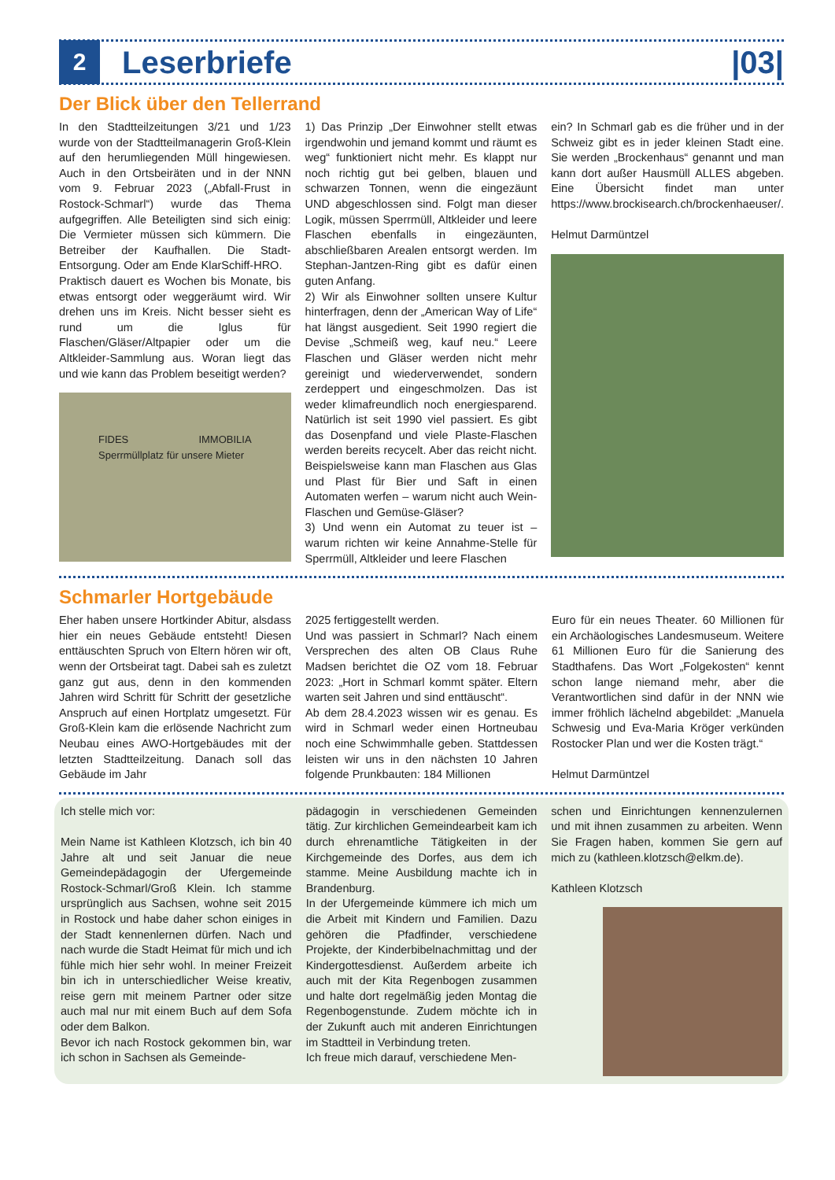2
Leserbriefe |03|
Der Blick über den Tellerrand
In den Stadtteilzeitungen 3/21 und 1/23 wurde von der Stadtteilmanagerin Groß-Klein auf den herumliegenden Müll hingewiesen. Auch in den Ortsbeiräten und in der NNN vom 9. Februar 2023 („Abfall-Frust in Rostock-Schmarl“) wurde das Thema aufgegriffen. Alle Beteiligten sind sich einig: Die Vermieter müssen sich kümmern. Die Betreiber der Kaufhallen. Die Stadt-Entsorgung. Oder am Ende KlarSchiff-HRO.
Praktisch dauert es Wochen bis Monate, bis etwas entsorgt oder weggeräumt wird. Wir drehen uns im Kreis. Nicht besser sieht es rund um die Iglus für Flaschen/Gläser/Altpapier oder um die Altkleider-Sammlung aus. Woran liegt das und wie kann das Problem beseitigt werden?
FIDES IMMOBILIA Sperrmüllplatz für unsere Mieter
1) Das Prinzip „Der Einwohner stellt etwas irgendwohin und jemand kommt und räumt es weg“ funktioniert nicht mehr. Es klappt nur noch richtig gut bei gelben, blauen und schwarzen Tonnen, wenn die eingezäunt UND abgeschlossen sind. Folgt man dieser Logik, müssen Sperrmüll, Altkleider und leere Flaschen ebenfalls in eingezäunten, abschließbaren Arealen entsorgt werden. Im Stephan-Jantzen-Ring gibt es dafür einen guten Anfang.
2) Wir als Einwohner sollten unsere Kultur hinterfragen, denn der „American Way of Life“ hat längst ausgedient. Seit 1990 regiert die Devise „Schmeiß weg, kauf neu.“ Leere Flaschen und Gläser werden nicht mehr gereinigt und wiederverwendet, sondern zerdeppert und eingeschmolzen. Das ist weder klimafreundlich noch energiesparend. Natürlich ist seit 1990 viel passiert. Es gibt das Dosenpfand und viele Plaste-Flaschen werden bereits recycelt. Aber das reicht nicht. Beispielsweise kann man Flaschen aus Glas und Plast für Bier und Saft in einen Automaten werfen – warum nicht auch Wein-Flaschen und Gemüse-Gläser?
3) Und wenn ein Automat zu teuer ist – warum richten wir keine Annahme-Stelle für Sperrmüll, Altkleider und leere Flaschen
ein? In Schmarl gab es die früher und in der Schweiz gibt es in jeder kleinen Stadt eine. Sie werden „Brockenhaus“ genannt und man kann dort außer Hausmüll ALLES abgeben. Eine Übersicht findet man unter https://www.brockisearch.ch/brockenhaeuser/.
Helmut Darmüntzel
Schmarler Hortgebäude
Eher haben unsere Hortkinder Abitur, alsdass hier ein neues Gebäude entsteht! Diesen enttäuschten Spruch von Eltern hören wir oft, wenn der Ortsbeirat tagt. Dabei sah es zuletzt ganz gut aus, denn in den kommenden Jahren wird Schritt für Schritt der gesetzliche Anspruch auf einen Hortplatz umgesetzt. Für Groß-Klein kam die erlösende Nachricht zum Neubau eines AWO-Hortgebäudes mit der letzten Stadtteilzeitung. Danach soll das Gebäude im Jahr
2025 fertiggestellt werden.
Und was passiert in Schmarl? Nach einem Versprechen des alten OB Claus Ruhe Madsen berichtet die OZ vom 18. Februar 2023: „Hort in Schmarl kommt später. Eltern warten seit Jahren und sind enttäuscht“.
Ab dem 28.4.2023 wissen wir es genau. Es wird in Schmarl weder einen Hortneubau noch eine Schwimmhalle geben. Stattdessen leisten wir uns in den nächsten 10 Jahren folgende Prunkbauten: 184 Millionen
Euro für ein neues Theater. 60 Millionen für ein Archäologisches Landesmuseum. Weitere 61 Millionen Euro für die Sanierung des Stadthafens. Das Wort „Folgekosten“ kennt schon lange niemand mehr, aber die Verantwortlichen sind dafür in der NNN wie immer fröhlich lächelnd abgebildet: „Manuela Schwesig und Eva-Maria Kröger verkünden Rostocker Plan und wer die Kosten trägt.“
Helmut Darmüntzel
Ich stelle mich vor:
Mein Name ist Kathleen Klotzsch, ich bin 40 Jahre alt und seit Januar die neue Gemeindepädagogin der Ufergemeinde Rostock-Schmarl/Groß Klein. Ich stamme ursprünglich aus Sachsen, wohne seit 2015 in Rostock und habe daher schon einiges in der Stadt kennenlernen dürfen. Nach und nach wurde die Stadt Heimat für mich und ich fühle mich hier sehr wohl. In meiner Freizeit bin ich in unterschiedlicher Weise kreativ, reise gern mit meinem Partner oder sitze auch mal nur mit einem Buch auf dem Sofa oder dem Balkon.
Bevor ich nach Rostock gekommen bin, war ich schon in Sachsen als Gemeinde-
pädagogin in verschiedenen Gemeinden tätig. Zur kirchlichen Gemeindearbeit kam ich durch ehrenamtliche Tätigkeiten in der Kirchgemeinde des Dorfes, aus dem ich stamme. Meine Ausbildung machte ich in Brandenburg.
In der Ufergemeinde kümmere ich mich um die Arbeit mit Kindern und Familien. Dazu gehören die Pfadfinder, verschiedene Projekte, der Kinderbibelnachmittag und der Kindergottesdienst. Außerdem arbeite ich auch mit der Kita Regenbogen zusammen und halte dort regelmäßig jeden Montag die Regenbogenstunde. Zudem möchte ich in der Zukunft auch mit anderen Einrichtungen im Stadtteil in Verbindung treten.
Ich freue mich darauf, verschiedene Men-
schen und Einrichtungen kennenzulernen und mit ihnen zusammen zu arbeiten. Wenn Sie Fragen haben, kommen Sie gern auf mich zu (kathleen.klotzsch@elkm.de).
Kathleen Klotzsch